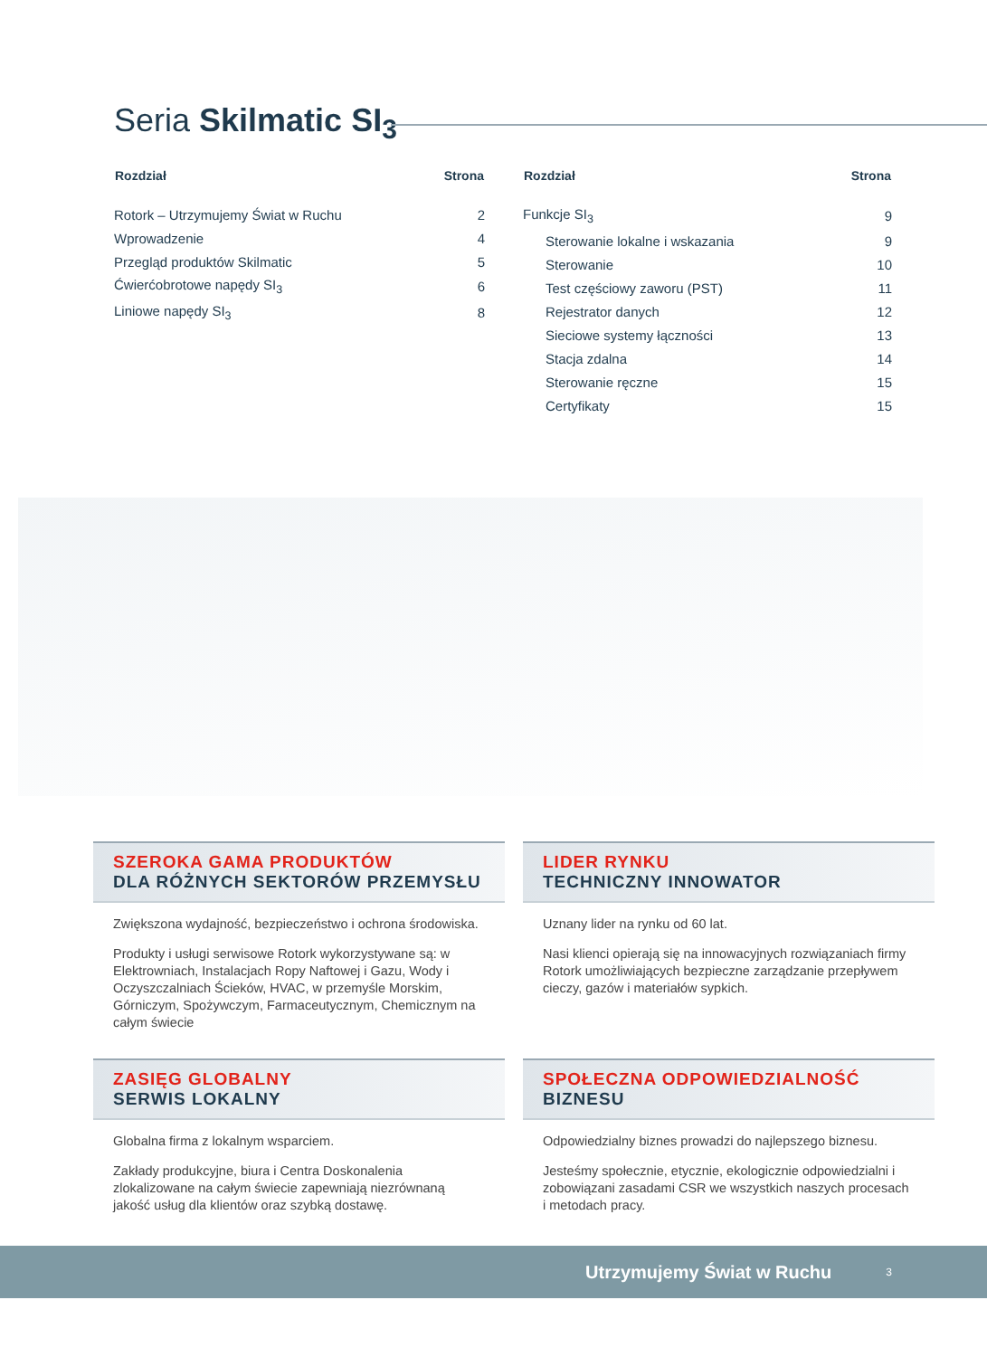Seria Skilmatic SI<sub>3</sub>
| Rozdział | Strona |
| --- | --- |
| Rotork – Utrzymujemy Świat w Ruchu | 2 |
| Wprowadzenie | 4 |
| Przegląd produktów Skilmatic | 5 |
| Ćwierćobrotowe napędy SI<sub>3</sub> | 6 |
| Liniowe napędy SI<sub>3</sub> | 8 |
| Rozdział | Strona |
| --- | --- |
| Funkcje SI<sub>3</sub> | 9 |
| Sterowanie lokalne i wskazania | 9 |
| Sterowanie | 10 |
| Test częściowy zaworu (PST) | 11 |
| Rejestrator danych | 12 |
| Sieciowe systemy łączności | 13 |
| Stacja zdalna | 14 |
| Sterowanie ręczne | 15 |
| Certyfikaty | 15 |
SZEROKA GAMA PRODUKTÓW
DLA RÓŻNYCH SEKTORÓW PRZEMYSŁU
Zwiększona wydajność, bezpieczeństwo i ochrona środowiska.
Produkty i usługi serwisowe Rotork wykorzystywane są: w Elektrowniach, Instalacjach Ropy Naftowej i Gazu, Wody i Oczyszczalniach Ścieków, HVAC, w przemyśle Morskim, Górniczym, Spożywczym, Farmaceutycznym, Chemicznym na całym świecie
LIDER RYNKU
TECHNICZNY INNOWATOR
Uznany lider na rynku od 60 lat.
Nasi klienci opierają się na innowacyjnych rozwiązaniach firmy Rotork umożliwiających bezpieczne zarządzanie przepływem cieczy, gazów i materiałów sypkich.
ZASIĘG GLOBALNY
SERWIS LOKALNY
Globalna firma z lokalnym wsparciem.
Zakłady produkcyjne, biura i Centra Doskonalenia zlokalizowane na całym świecie zapewniają niezrównaną jakość usług dla klientów oraz szybką dostawę.
SPOŁECZNA ODPOWIEDZIALNOŚĆ
BIZNESU
Odpowiedzialny biznes prowadzi do najlepszego biznesu.
Jesteśmy społecznie, etycznie, ekologicznie odpowiedzialni i zobowiązani zasadami CSR we wszystkich naszych procesach i metodach pracy.
Utrzymujemy Świat w Ruchu 3